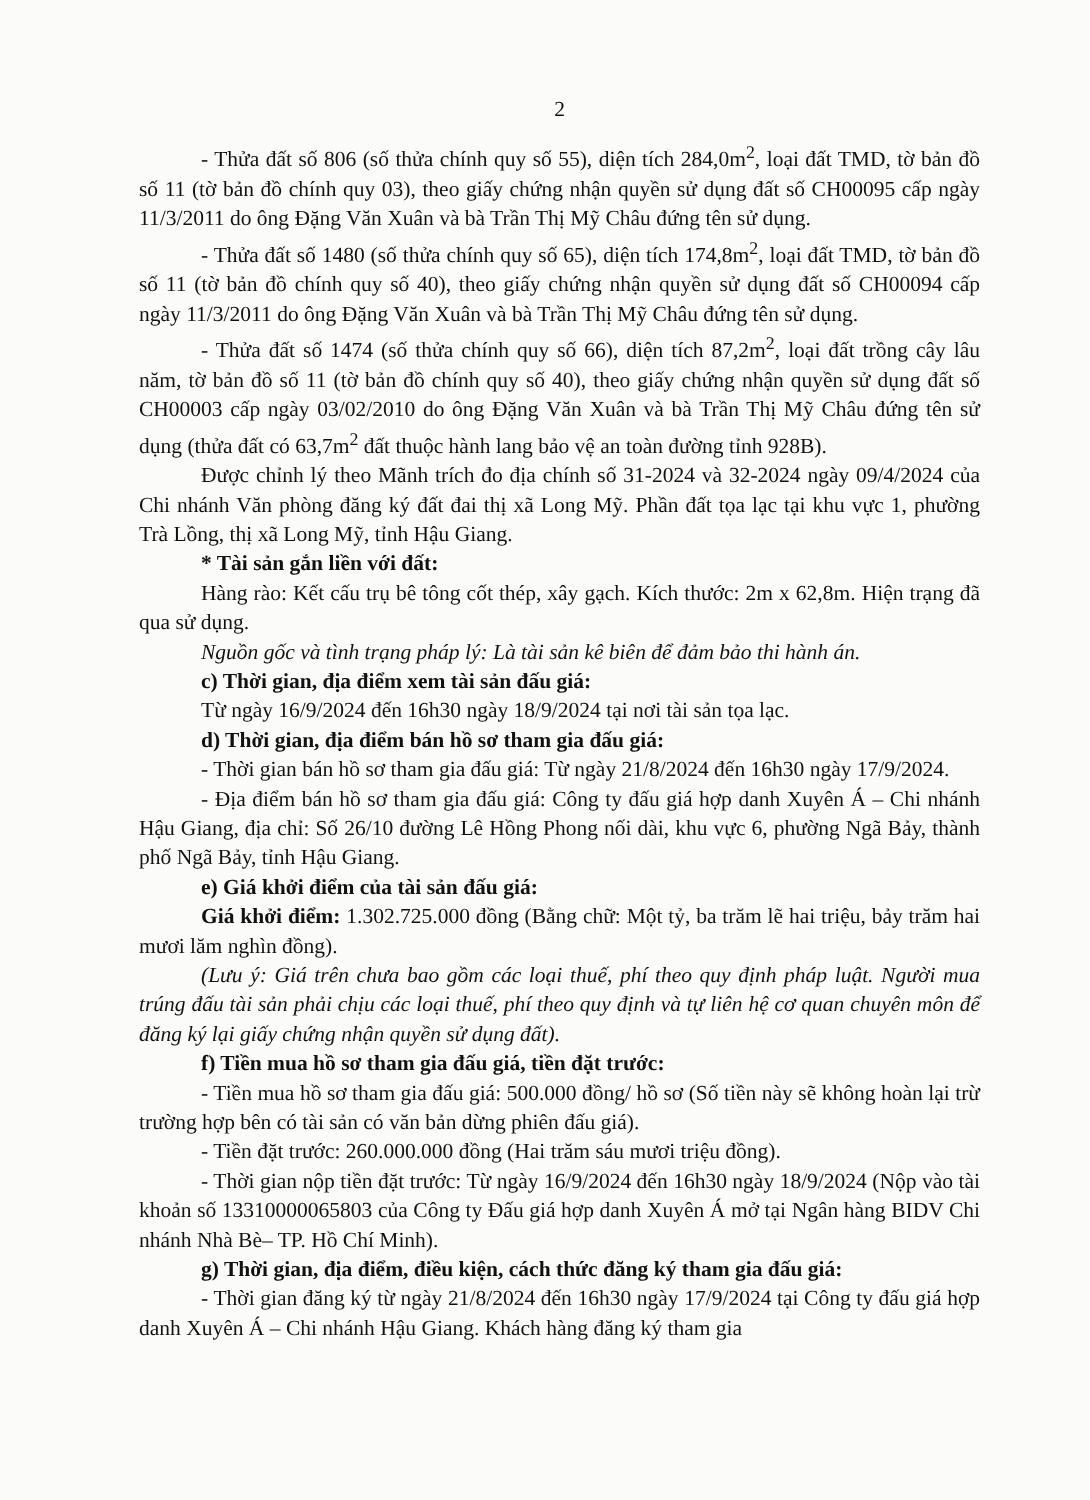2
- Thửa đất số 806 (số thửa chính quy số 55), diện tích 284,0m<sup>2</sup>, loại đất TMD, tờ bản đồ số 11 (tờ bản đồ chính quy 03), theo giấy chứng nhận quyền sử dụng đất số CH00095 cấp ngày 11/3/2011 do ông Đặng Văn Xuân và bà Trần Thị Mỹ Châu đứng tên sử dụng.
- Thửa đất số 1480 (số thửa chính quy số 65), diện tích 174,8m<sup>2</sup>, loại đất TMD, tờ bản đồ số 11 (tờ bản đồ chính quy số 40), theo giấy chứng nhận quyền sử dụng đất số CH00094 cấp ngày 11/3/2011 do ông Đặng Văn Xuân và bà Trần Thị Mỹ Châu đứng tên sử dụng.
- Thửa đất số 1474 (số thửa chính quy số 66), diện tích 87,2m<sup>2</sup>, loại đất trồng cây lâu năm, tờ bản đồ số 11 (tờ bản đồ chính quy số 40), theo giấy chứng nhận quyền sử dụng đất số CH00003 cấp ngày 03/02/2010 do ông Đặng Văn Xuân và bà Trần Thị Mỹ Châu đứng tên sử dụng (thửa đất có 63,7m<sup>2</sup> đất thuộc hành lang bảo vệ an toàn đường tỉnh 928B).
Được chỉnh lý theo Mãnh trích đo địa chính số 31-2024 và 32-2024 ngày 09/4/2024 của Chi nhánh Văn phòng đăng ký đất đai thị xã Long Mỹ. Phần đất tọa lạc tại khu vực 1, phường Trà Lồng, thị xã Long Mỹ, tỉnh Hậu Giang.
* Tài sản gắn liền với đất:
Hàng rào: Kết cấu trụ bê tông cốt thép, xây gạch. Kích thước: 2m x 62,8m. Hiện trạng đã qua sử dụng.
Nguồn gốc và tình trạng pháp lý: Là tài sản kê biên để đảm bảo thi hành án.
c) Thời gian, địa điểm xem tài sản đấu giá:
Từ ngày 16/9/2024 đến 16h30 ngày 18/9/2024 tại nơi tài sản tọa lạc.
d) Thời gian, địa điểm bán hồ sơ tham gia đấu giá:
- Thời gian bán hồ sơ tham gia đấu giá: Từ ngày 21/8/2024 đến 16h30 ngày 17/9/2024.
- Địa điểm bán hồ sơ tham gia đấu giá: Công ty đấu giá hợp danh Xuyên Á – Chi nhánh Hậu Giang, địa chỉ: Số 26/10 đường Lê Hồng Phong nối dài, khu vực 6, phường Ngã Bảy, thành phố Ngã Bảy, tỉnh Hậu Giang.
e) Giá khởi điểm của tài sản đấu giá:
Giá khởi điểm: 1.302.725.000 đồng (Bằng chữ: Một tỷ, ba trăm lẽ hai triệu, bảy trăm hai mươi lăm nghìn đồng).
(Lưu ý: Giá trên chưa bao gồm các loại thuế, phí theo quy định pháp luật. Người mua trúng đấu tài sản phải chịu các loại thuế, phí theo quy định và tự liên hệ cơ quan chuyên môn để đăng ký lại giấy chứng nhận quyền sử dụng đất).
f) Tiền mua hồ sơ tham gia đấu giá, tiền đặt trước:
- Tiền mua hồ sơ tham gia đấu giá: 500.000 đồng/ hồ sơ (Số tiền này sẽ không hoàn lại trừ trường hợp bên có tài sản có văn bản dừng phiên đấu giá).
- Tiền đặt trước: 260.000.000 đồng (Hai trăm sáu mươi triệu đồng).
- Thời gian nộp tiền đặt trước: Từ ngày 16/9/2024 đến 16h30 ngày 18/9/2024 (Nộp vào tài khoản số 13310000065803 của Công ty Đấu giá hợp danh Xuyên Á mở tại Ngân hàng BIDV Chi nhánh Nhà Bè– TP. Hồ Chí Minh).
g) Thời gian, địa điểm, điều kiện, cách thức đăng ký tham gia đấu giá:
- Thời gian đăng ký từ ngày 21/8/2024 đến 16h30 ngày 17/9/2024 tại Công ty đấu giá hợp danh Xuyên Á – Chi nhánh Hậu Giang. Khách hàng đăng ký tham gia